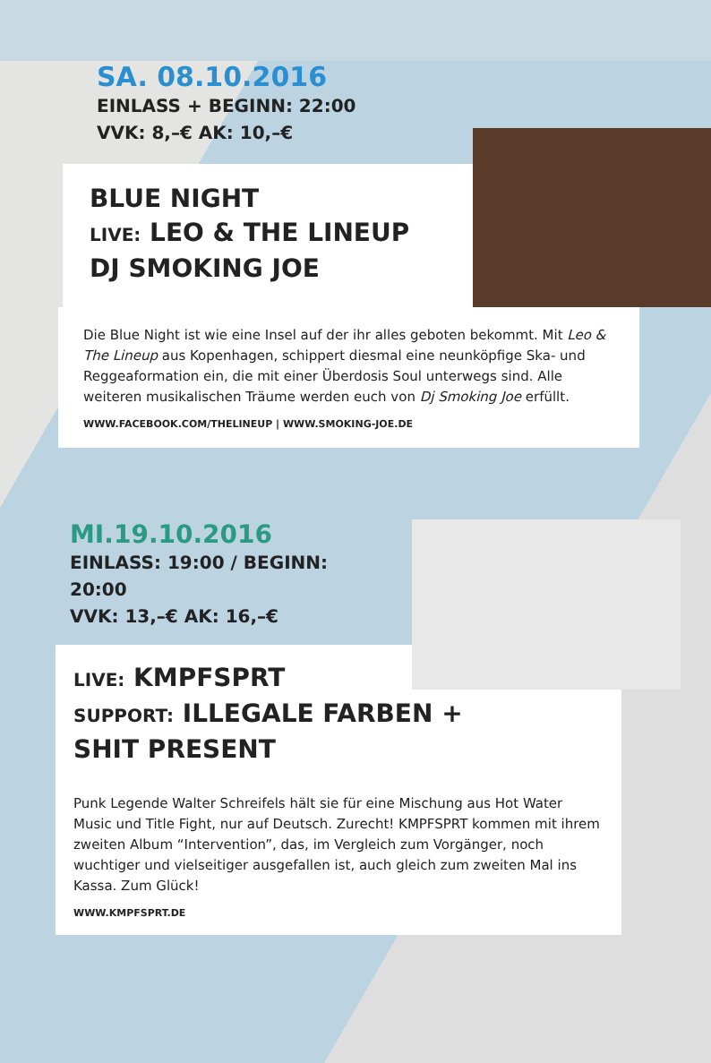SA. 08.10.2016
EINLASS + BEGINN: 22:00
VVK: 8,–€ AK: 10,–€
BLUE NIGHT
LIVE: LEO & THE LINEUP
DJ SMOKING JOE
Die Blue Night ist wie eine Insel auf der ihr alles geboten bekommt. Mit Leo & The Lineup aus Kopenhagen, schippert diesmal eine neunköpfige Ska- und Reggeaformation ein, die mit einer Überdosis Soul unterwegs sind. Alle weiteren musikalischen Träume werden euch von Dj Smoking Joe erfüllt.
WWW.FACEBOOK.COM/THELINEUP | WWW.SMOKING-JOE.DE
MI.19.10.2016
EINLASS: 19:00 / BEGINN: 20:00
VVK: 13,–€ AK: 16,–€
LIVE: KMPFSPRT
SUPPORT: ILLEGALE FARBEN +
SHIT PRESENT
Punk Legende Walter Schreifels hält sie für eine Mischung aus Hot Water Music und Title Fight, nur auf Deutsch. Zurecht! KMPFSPRT kommen mit ihrem zweiten Album “Intervention”, das, im Vergleich zum Vorgänger, noch wuchtiger und vielseitiger ausgefallen ist, auch gleich zum zweiten Mal ins Kassa. Zum Glück!
WWW.KMPFSPRT.DE